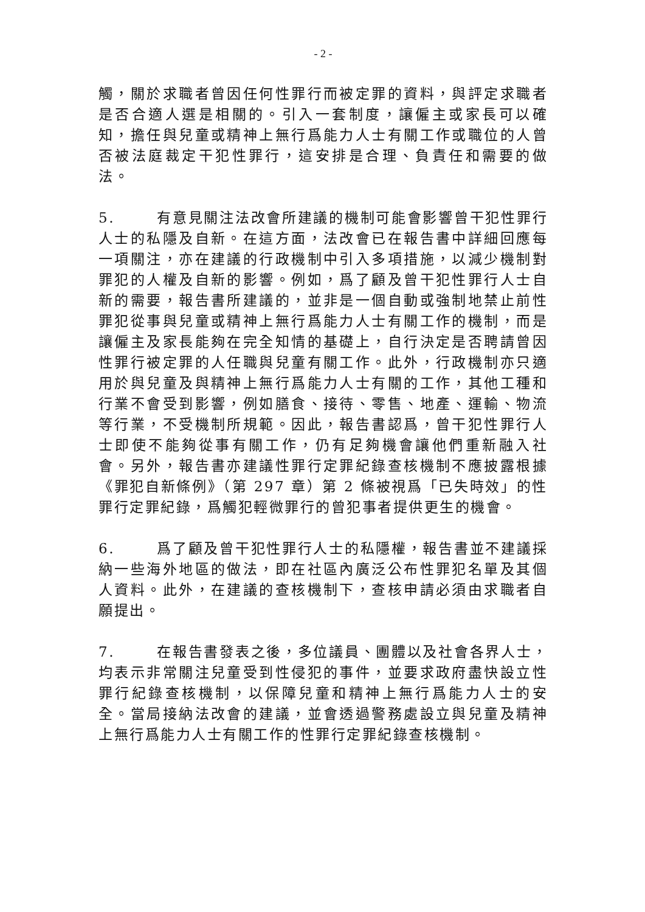- 2 -
觸，關於求職者曾因任何性罪行而被定罪的資料，與評定求職者是否合適人選是相關的。引入一套制度，讓僱主或家長可以確知，擔任與兒童或精神上無行爲能力人士有關工作或職位的人曾否被法庭裁定干犯性罪行，這安排是合理、負責任和需要的做法。
5. 有意見關注法改會所建議的機制可能會影響曾干犯性罪行人士的私隱及自新。在這方面，法改會已在報告書中詳細回應每一項關注，亦在建議的行政機制中引入多項措施，以減少機制對罪犯的人權及自新的影響。例如，爲了顧及曾干犯性罪行人士自新的需要，報告書所建議的，並非是一個自動或強制地禁止前性罪犯從事與兒童或精神上無行爲能力人士有關工作的機制，而是讓僱主及家長能夠在完全知情的基礎上，自行決定是否聘請曾因性罪行被定罪的人任職與兒童有關工作。此外，行政機制亦只適用於與兒童及與精神上無行爲能力人士有關的工作，其他工種和行業不會受到影響，例如膳食、接待、零售、地產、運輸、物流等行業，不受機制所規範。因此，報告書認爲，曾干犯性罪行人士即使不能夠從事有關工作，仍有足夠機會讓他們重新融入社會。另外，報告書亦建議性罪行定罪紀錄查核機制不應披露根據《罪犯自新條例》（第 297 章）第 2 條被視爲「已失時效」的性罪行定罪紀錄，爲觸犯輕微罪行的曾犯事者提供更生的機會。
6. 爲了顧及曾干犯性罪行人士的私隱權，報告書並不建議採納一些海外地區的做法，即在社區內廣泛公布性罪犯名單及其個人資料。此外，在建議的查核機制下，查核申請必須由求職者自願提出。
7. 在報告書發表之後，多位議員、團體以及社會各界人士，均表示非常關注兒童受到性侵犯的事件，並要求政府盡快設立性罪行紀錄查核機制，以保障兒童和精神上無行爲能力人士的安全。當局接納法改會的建議，並會透過警務處設立與兒童及精神上無行爲能力人士有關工作的性罪行定罪紀錄查核機制。